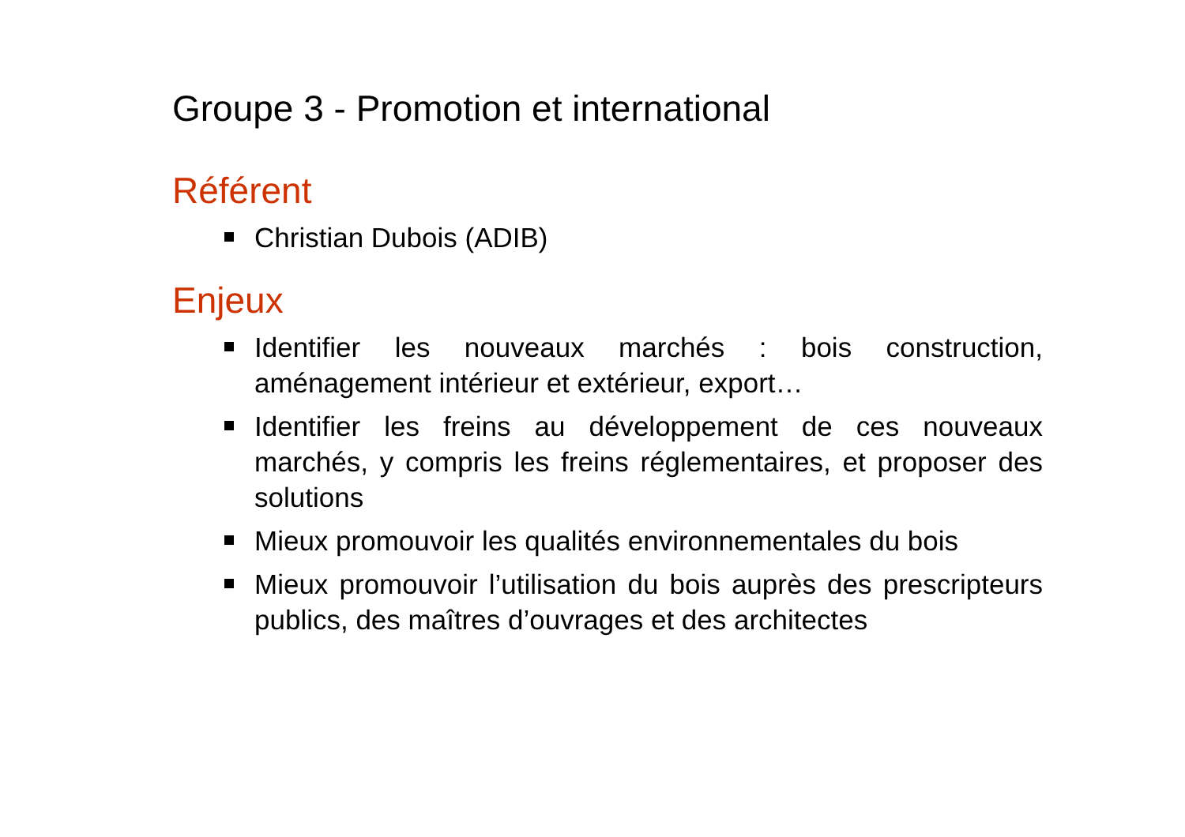Groupe 3 - Promotion et international
Référent
Christian Dubois (ADIB)
Enjeux
Identifier les nouveaux marchés : bois construction, aménagement intérieur et extérieur, export…
Identifier les freins au développement de ces nouveaux marchés, y compris les freins réglementaires, et proposer des solutions
Mieux promouvoir les qualités environnementales du bois
Mieux promouvoir l’utilisation du bois auprès des prescripteurs publics, des maîtres d’ouvrages et des architectes